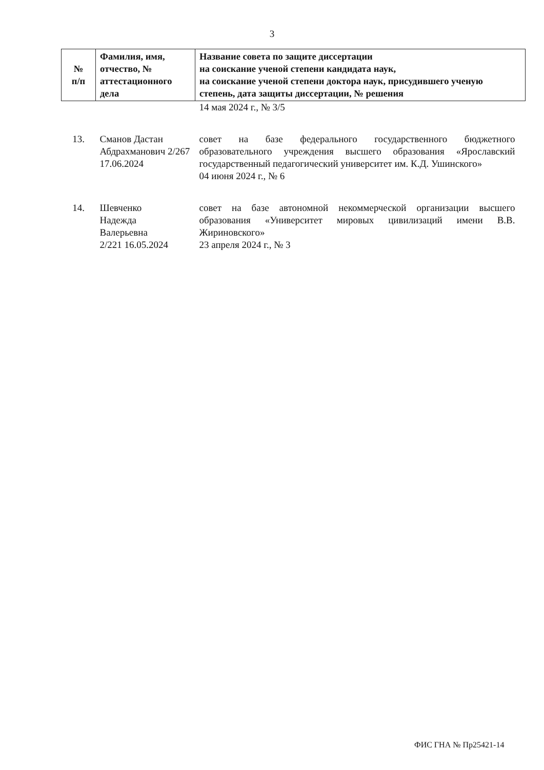3
| № п/п | Фамилия, имя, отчество, № аттестационного дела | Название совета по защите диссертации на соискание ученой степени кандидата наук, на соискание ученой степени доктора наук, присудившего ученую степень, дата защиты диссертации, № решения |
| --- | --- | --- |
| | | 14 мая 2024 г., № 3/5 |
| 13. | Сманов Дастан Абдрахманович 2/267 17.06.2024 | совет на базе федерального государственного бюджетного образовательного учреждения высшего образования «Ярославский государственный педагогический университет им. К.Д. Ушинского» 04 июня 2024 г., № 6 |
| 14. | Шевченко Надежда Валерьевна 2/221 16.05.2024 | совет на базе автономной некоммерческой организации высшего образования «Университет мировых цивилизаций имени В.В. Жириновского» 23 апреля 2024 г., № 3 |
ФИС ГНА № Пр25421-14